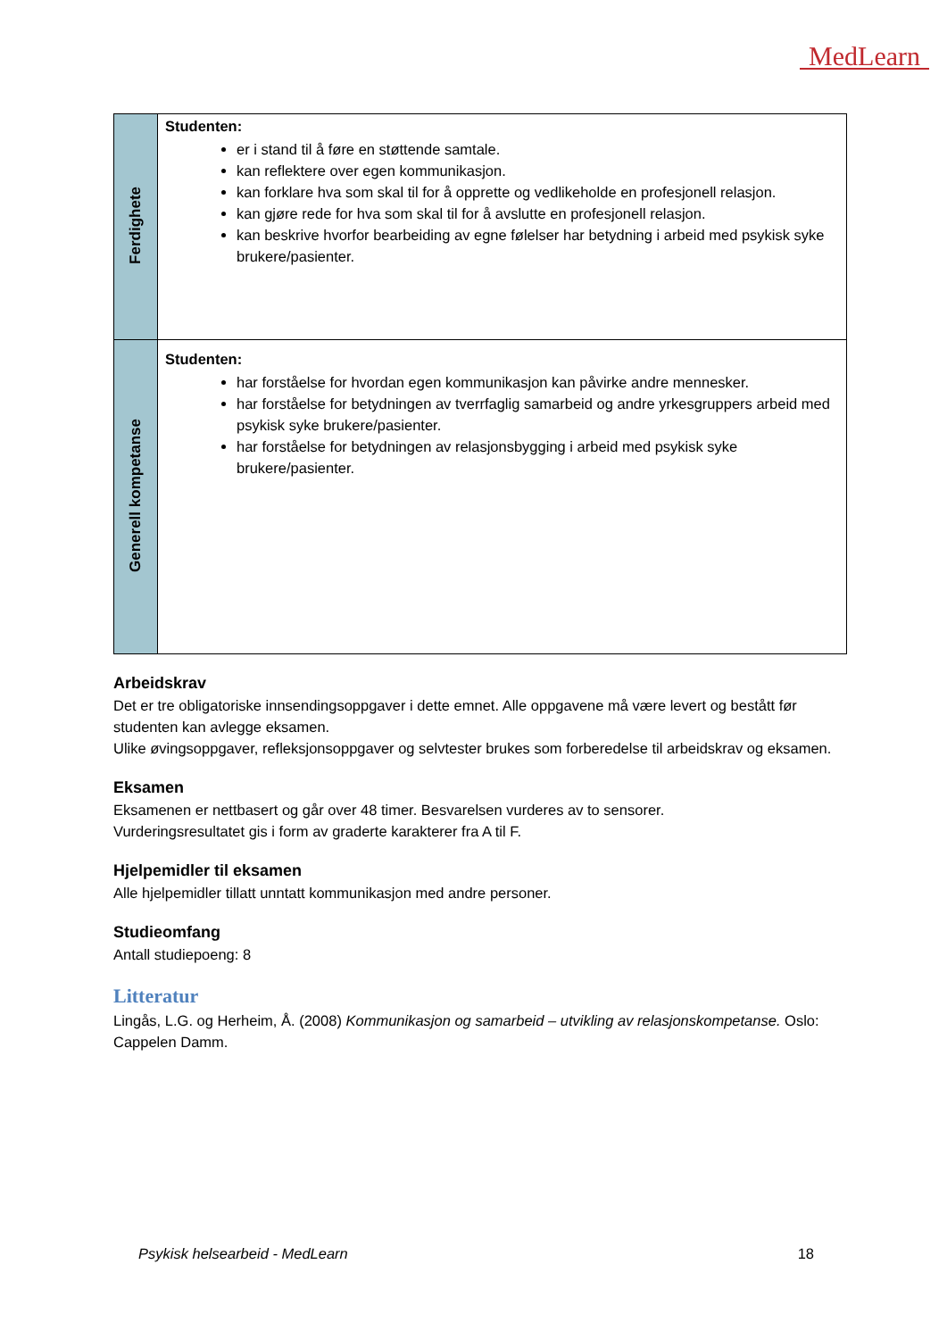MedLearn
| Ferdighete | Studenten: er i stand til å føre en støttende samtale. kan reflektere over egen kommunikasjon. kan forklare hva som skal til for å opprette og vedlikeholde en profesjonell relasjon. kan gjøre rede for hva som skal til for å avslutte en profesjonell relasjon. kan beskrive hvorfor bearbeiding av egne følelser har betydning i arbeid med psykisk syke brukere/pasienter. |
| Generell kompetanse | Studenten: har forståelse for hvordan egen kommunikasjon kan påvirke andre mennesker. har forståelse for betydningen av tverrfaglig samarbeid og andre yrkesgruppers arbeid med psykisk syke brukere/pasienter. har forståelse for betydningen av relasjonsbygging i arbeid med psykisk syke brukere/pasienter. |
Arbeidskrav
Det er tre obligatoriske innsendingsoppgaver i dette emnet. Alle oppgavene må være levert og bestått før studenten kan avlegge eksamen.
Ulike øvingsoppgaver, refleksjonsoppgaver og selvtester brukes som forberedelse til arbeidskrav og eksamen.
Eksamen
Eksamenen er nettbasert og går over 48 timer. Besvarelsen vurderes av to sensorer.
Vurderingsresultatet gis i form av graderte karakterer fra A til F.
Hjelpemidler til eksamen
Alle hjelpemidler tillatt unntatt kommunikasjon med andre personer.
Studieomfang
Antall studiepoeng: 8
Litteratur
Lingås, L.G. og Herheim, Å. (2008) Kommunikasjon og samarbeid – utvikling av relasjonskompetanse. Oslo: Cappelen Damm.
Psykisk helsearbeid - MedLearn 18